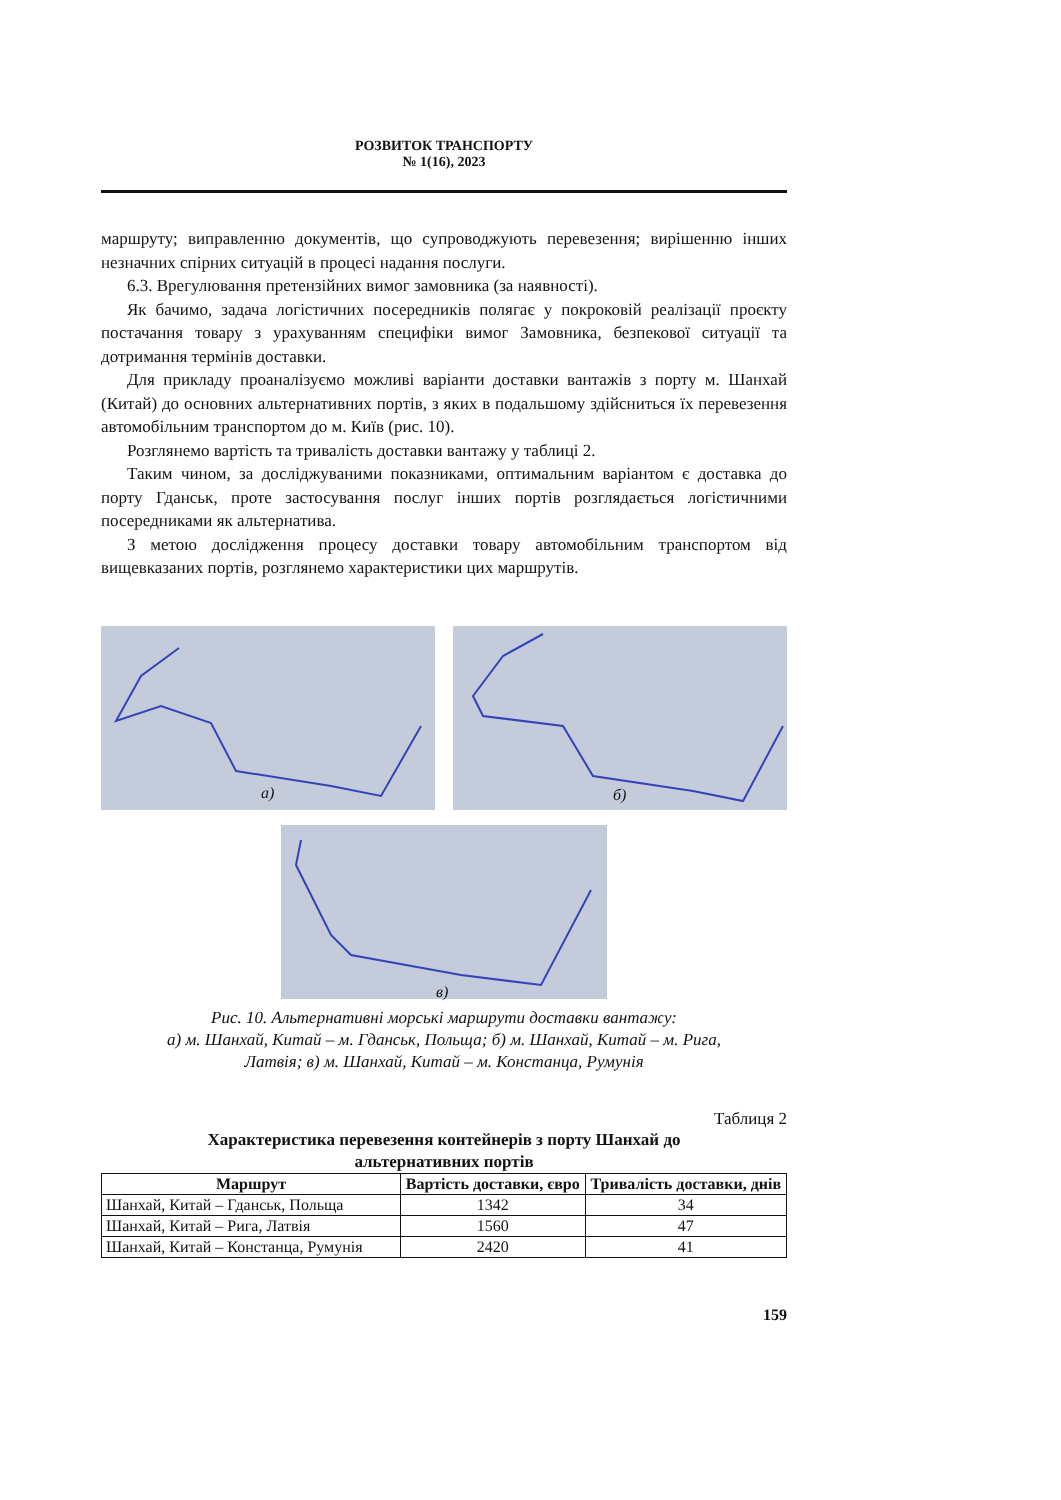РОЗВИТОК ТРАНСПОРТУ
№ 1(16), 2023
маршруту; виправленню документів, що супроводжують перевезення; вирішенню інших незначних спірних ситуацій в процесі надання послуги.
6.3. Врегулювання претензійних вимог замовника (за наявності).
Як бачимо, задача логістичних посередників полягає у покроковій реалізації проєкту постачання товару з урахуванням специфіки вимог Замовника, безпекової ситуації та дотримання термінів доставки.
Для прикладу проаналізуємо можливі варіанти доставки вантажів з порту м. Шанхай (Китай) до основних альтернативних портів, з яких в подальшому здійсниться їх перевезення автомобільним транспортом до м. Київ (рис. 10).
Розглянемо вартість та тривалість доставки вантажу у таблиці 2.
Таким чином, за досліджуваними показниками, оптимальним варіантом є доставка до порту Гданськ, проте застосування послуг інших портів розглядається логістичними посередниками як альтернатива.
З метою дослідження процесу доставки товару автомобільним транспортом від вищевказаних портів, розглянемо характеристики цих маршрутів.
а)
б)
в)
Рис. 10. Альтернативні морські маршрути доставки вантажу:
а) м. Шанхай, Китай – м. Гданськ, Польща; б) м. Шанхай, Китай – м. Рига,
Латвія; в) м. Шанхай, Китай – м. Констанца, Румунія
Таблиця 2
Характеристика перевезення контейнерів з порту Шанхай до
альтернативних портів
| Маршрут | Вартість доставки, євро | Тривалість доставки, днів |
| --- | --- | --- |
| Шанхай, Китай – Гданськ, Польща | 1342 | 34 |
| Шанхай, Китай – Рига, Латвія | 1560 | 47 |
| Шанхай, Китай – Констанца, Румунія | 2420 | 41 |
159